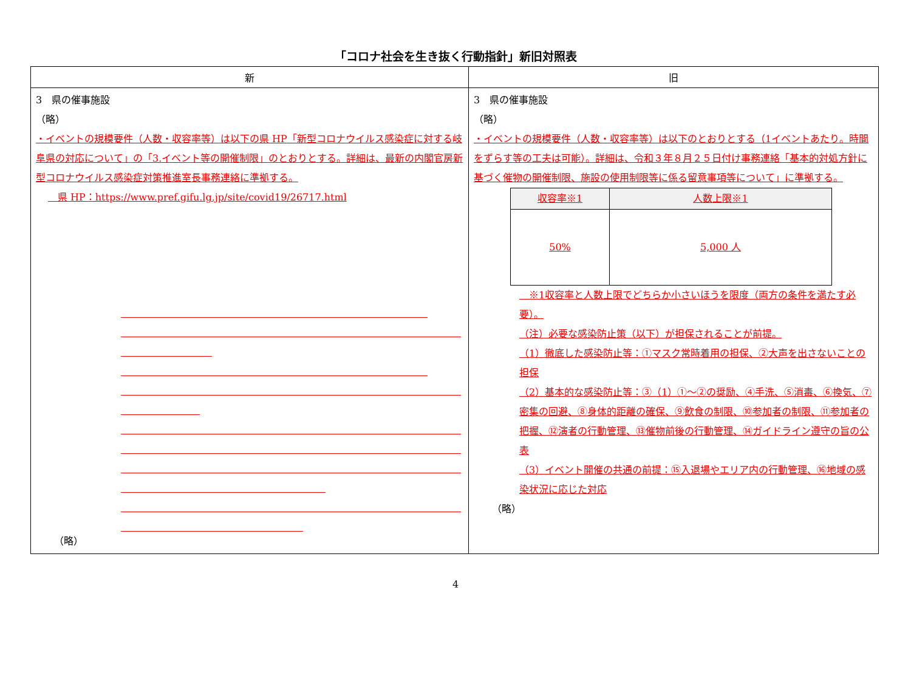「コロナ社会を生き抜く行動指針」新旧対照表
| 新 | 旧 |
| --- | --- |
| 3 県の催事施設 （略） ・イベントの規模要件（人数・収容率等）は以下の県 HP「新型コロナウイルス感染症に対する岐阜県の対応について」の「3.イベント等の開催制限」のとおりとする。詳細は、最新の内閣官房新型コロナウイルス感染症対策推進室長事務連絡に準拠する。 県 HP：https://www.pref.gifu.lg.jp/site/covid19/26717.html （略） | 3 県の催事施設 （略） ・イベントの規模要件（人数・収容率等）は以下のとおりとする（1イベントあたり。時間をずらす等の工夫は可能）。詳細は、令和３年８月２５日付け事務連絡「基本的対処方針に基づく催物の開催制限、施設の使用制限等に係る留意事項等について」に準拠する。 / 収容率※1 / 人数上限※1 / / 50% / 5,000 人 / ※1収容率と人数上限でどちらか小さいほうを限度（両方の条件を満たす必要）。 （注）必要な感染防止策（以下）が担保されることが前提。 （1）徹底した感染防止等：①マスク常時着用の担保、②大声を出さないことの担保 （2）基本的な感染防止等：③（1）①～②の奨励、④手洗、⑤消毒、⑥換気、⑦密集の回避、⑧身体的距離の確保、⑨飲食の制限、⑩参加者の制限、⑪参加者の把握、⑫演者の行動管理、⑬催物前後の行動管理、⑭ガイドライン遵守の旨の公表 （3）イベント開催の共通の前提：⑮入退場やエリア内の行動管理、⑯地域の感染状況に応じた対応 （略） |
4